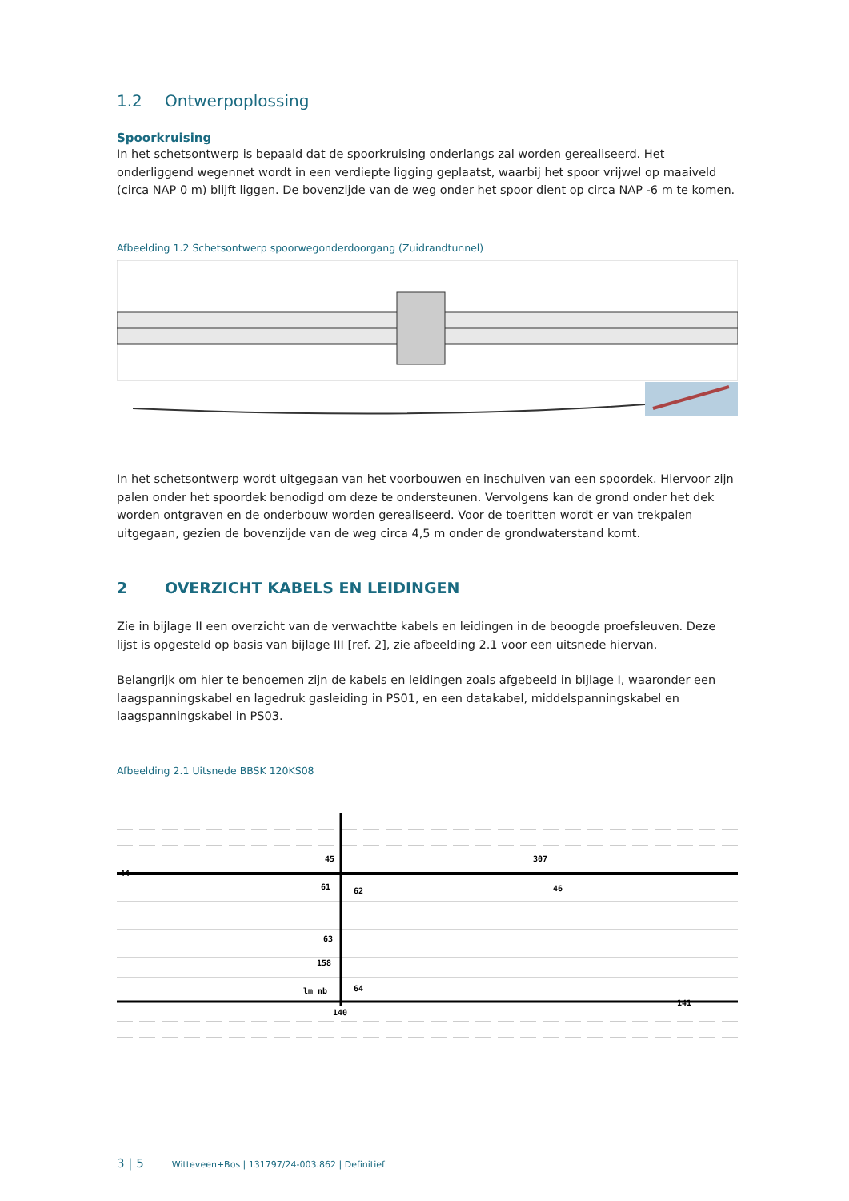1.2 Ontwerpoplossing
Spoorkruising
In het schetsontwerp is bepaald dat de spoorkruising onderlangs zal worden gerealiseerd. Het onderliggend wegennet wordt in een verdiepte ligging geplaatst, waarbij het spoor vrijwel op maaiveld (circa NAP 0 m) blijft liggen. De bovenzijde van de weg onder het spoor dient op circa NAP -6 m te komen.
Afbeelding 1.2 Schetsontwerp spoorwegonderdoorgang (Zuidrandtunnel)
In het schetsontwerp wordt uitgegaan van het voorbouwen en inschuiven van een spoordek. Hiervoor zijn palen onder het spoordek benodigd om deze te ondersteunen. Vervolgens kan de grond onder het dek worden ontgraven en de onderbouw worden gerealiseerd. Voor de toeritten wordt er van trekpalen uitgegaan, gezien de bovenzijde van de weg circa 4,5 m onder de grondwaterstand komt.
2 OVERZICHT KABELS EN LEIDINGEN
Zie in bijlage II een overzicht van de verwachtte kabels en leidingen in de beoogde proefsleuven. Deze lijst is opgesteld op basis van bijlage III [ref. 2], zie afbeelding 2.1 voor een uitsnede hiervan.
Belangrijk om hier te benoemen zijn de kabels en leidingen zoals afgebeeld in bijlage I, waaronder een laagspanningskabel en lagedruk gasleiding in PS01, en een datakabel, middelspanningskabel en laagspanningskabel in PS03.
Afbeelding 2.1 Uitsnede BBSK 120KS08
44
45
61
62
63
158
64
140
307
46
141
lm nb
3 | 5 Witteveen+Bos | 131797/24-003.862 | Definitief